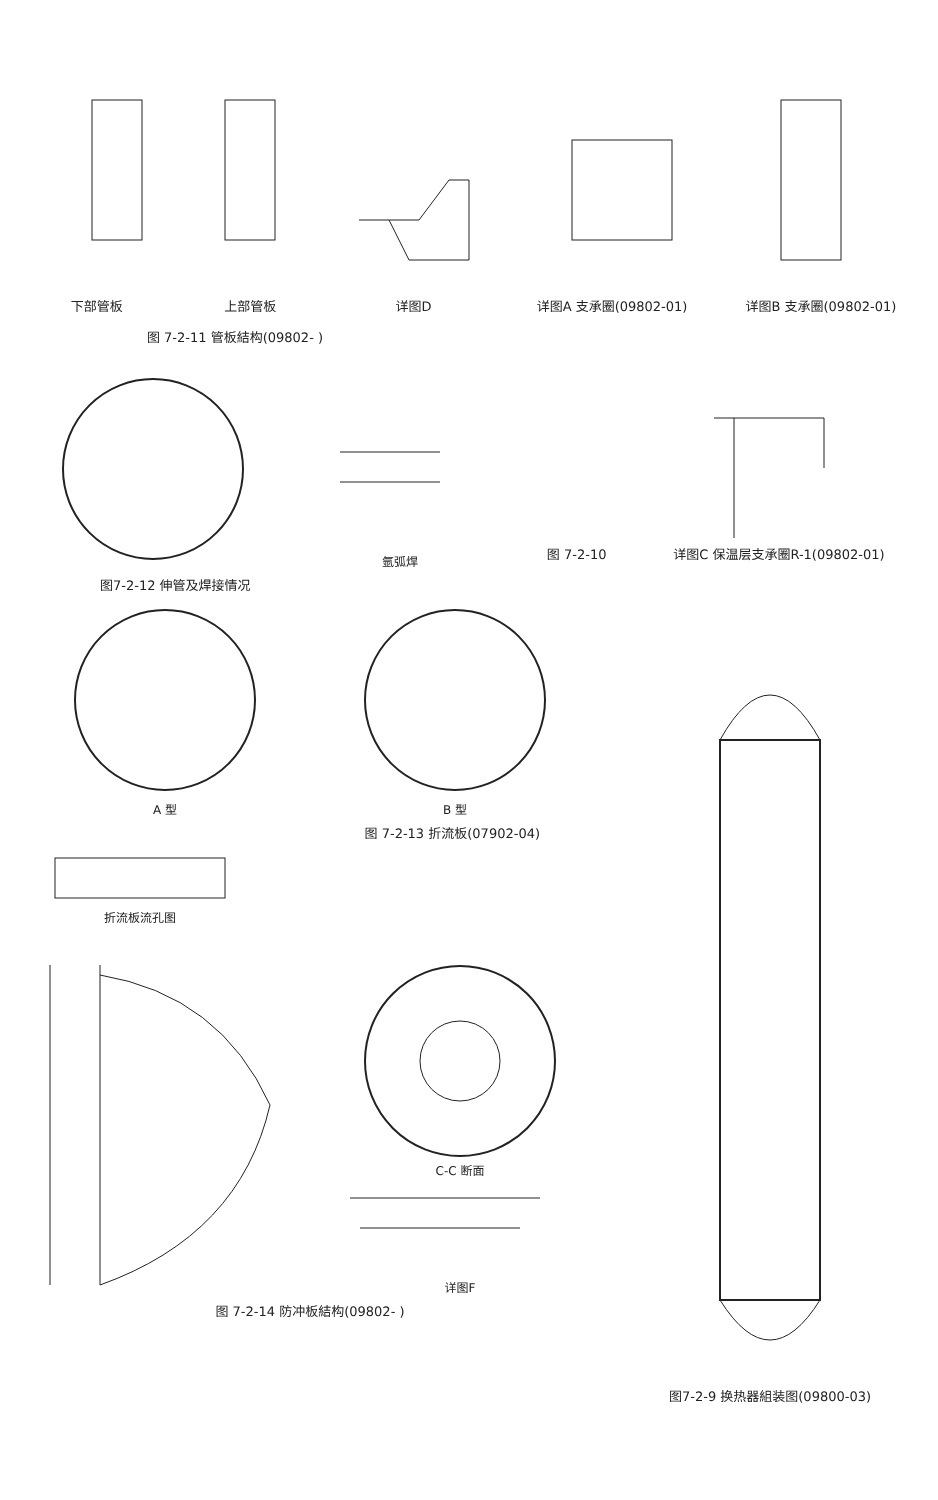下部管板
上部管板
详图D
详图A 支承圈(09802-01)
详图B 支承圈(09802-01)
图 7-2-11 管板結构(09802- )
氩弧焊
图 7-2-10
详图C 保温层支承圈R-1(09802-01)
图7-2-12 伸管及焊接情况
A 型
B 型
图 7-2-13 折流板(07902-04)
折流板流孔图
C-C 断面
详图F
图 7-2-14 防冲板結构(09802- )
图7-2-9 换热器組装图(09800-03)